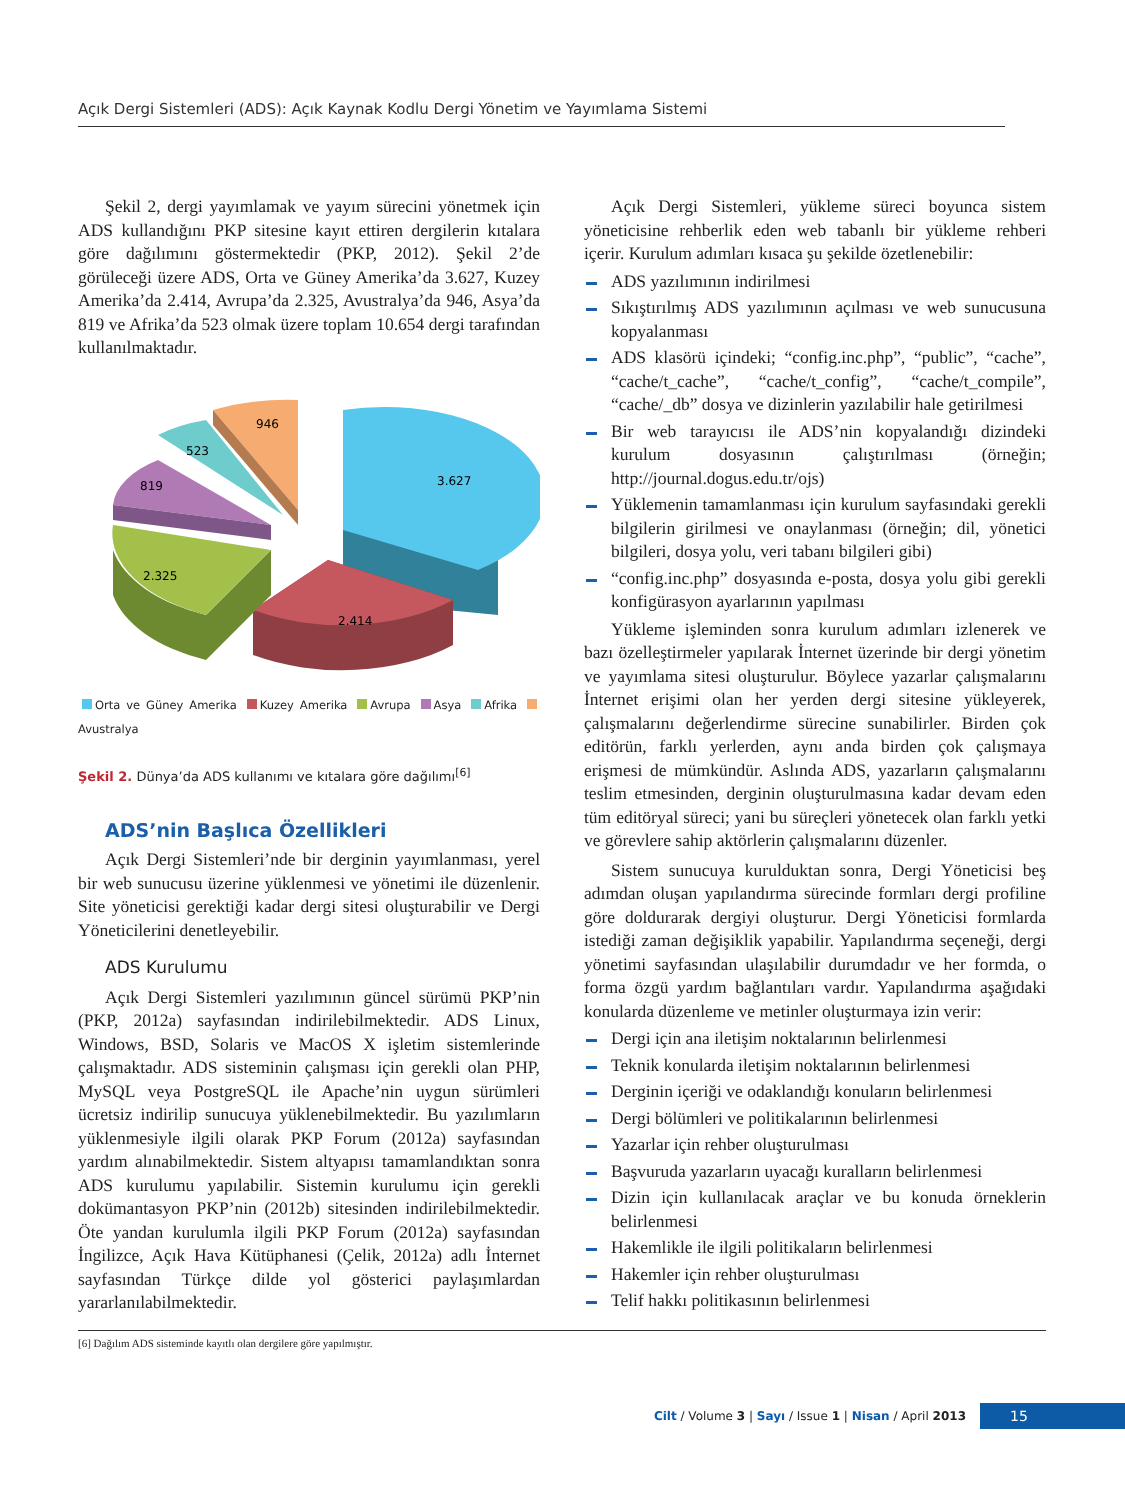Açık Dergi Sistemleri (ADS): Açık Kaynak Kodlu Dergi Yönetim ve Yayımlama Sistemi
Şekil 2, dergi yayımlamak ve yayım sürecini yönetmek için ADS kullandığını PKP sitesine kayıt ettiren dergilerin kıtalara göre dağılımını göstermektedir (PKP, 2012). Şekil 2’de görüleceği üzere ADS, Orta ve Güney Amerika’da 3.627, Kuzey Amerika’da 2.414, Avrupa’da 2.325, Avustralya’da 946, Asya’da 819 ve Afrika’da 523 olmak üzere toplam 10.654 dergi tarafından kullanılmaktadır.
3.627
2.414
2.325
819
523
946
Orta ve Güney Amerika Kuzey Amerika Avrupa Asya Afrika Avustralya
Şekil 2. Dünya’da ADS kullanımı ve kıtalara göre dağılımı<sup>[6]</sup>
ADS’nin Başlıca Özellikleri
Açık Dergi Sistemleri’nde bir derginin yayımlanması, yerel bir web sunucusu üzerine yüklenmesi ve yönetimi ile düzenlenir. Site yöneticisi gerektiği kadar dergi sitesi oluşturabilir ve Dergi Yöneticilerini denetleyebilir.
ADS Kurulumu
Açık Dergi Sistemleri yazılımının güncel sürümü PKP’nin (PKP, 2012a) sayfasından indirilebilmektedir. ADS Linux, Windows, BSD, Solaris ve MacOS X işletim sistemlerinde çalışmaktadır. ADS sisteminin çalışması için gerekli olan PHP, MySQL veya PostgreSQL ile Apache’nin uygun sürümleri ücretsiz indirilip sunucuya yüklenebilmektedir. Bu yazılımların yüklenmesiyle ilgili olarak PKP Forum (2012a) sayfasından yardım alınabilmektedir. Sistem altyapısı tamamlandıktan sonra ADS kurulumu yapılabilir. Sistemin kurulumu için gerekli dokümantasyon PKP’nin (2012b) sitesinden indirilebilmektedir. Öte yandan kurulumla ilgili PKP Forum (2012a) sayfasından İngilizce, Açık Hava Kütüphanesi (Çelik, 2012a) adlı İnternet sayfasından Türkçe dilde yol gösterici paylaşımlardan yararlanılabilmektedir.
Açık Dergi Sistemleri, yükleme süreci boyunca sistem yöneticisine rehberlik eden web tabanlı bir yükleme rehberi içerir. Kurulum adımları kısaca şu şekilde özetlenebilir:
ADS yazılımının indirilmesi
Sıkıştırılmış ADS yazılımının açılması ve web sunucusuna kopyalanması
ADS klasörü içindeki; “config.inc.php”, “public”, “cache”, “cache/t_cache”, “cache/t_config”, “cache/t_compile”, “cache/_db” dosya ve dizinlerin yazılabilir hale getirilmesi
Bir web tarayıcısı ile ADS’nin kopyalandığı dizindeki kurulum dosyasının çalıştırılması (örneğin; http://journal.dogus.edu.tr/ojs)
Yüklemenin tamamlanması için kurulum sayfasındaki gerekli bilgilerin girilmesi ve onaylanması (örneğin; dil, yönetici bilgileri, dosya yolu, veri tabanı bilgileri gibi)
“config.inc.php” dosyasında e-posta, dosya yolu gibi gerekli konfigürasyon ayarlarının yapılması
Yükleme işleminden sonra kurulum adımları izlenerek ve bazı özelleştirmeler yapılarak İnternet üzerinde bir dergi yönetim ve yayımlama sitesi oluşturulur. Böylece yazarlar çalışmalarını İnternet erişimi olan her yerden dergi sitesine yükleyerek, çalışmalarını değerlendirme sürecine sunabilirler. Birden çok editörün, farklı yerlerden, aynı anda birden çok çalışmaya erişmesi de mümkündür. Aslında ADS, yazarların çalışmalarını teslim etmesinden, derginin oluşturulmasına kadar devam eden tüm editöryal süreci; yani bu süreçleri yönetecek olan farklı yetki ve görevlere sahip aktörlerin çalışmalarını düzenler.
Sistem sunucuya kurulduktan sonra, Dergi Yöneticisi beş adımdan oluşan yapılandırma sürecinde formları dergi profiline göre doldurarak dergiyi oluşturur. Dergi Yöneticisi formlarda istediği zaman değişiklik yapabilir. Yapılandırma seçeneği, dergi yönetimi sayfasından ulaşılabilir durumdadır ve her formda, o forma özgü yardım bağlantıları vardır. Yapılandırma aşağıdaki konularda düzenleme ve metinler oluşturmaya izin verir:
Dergi için ana iletişim noktalarının belirlenmesi
Teknik konularda iletişim noktalarının belirlenmesi
Derginin içeriği ve odaklandığı konuların belirlenmesi
Dergi bölümleri ve politikalarının belirlenmesi
Yazarlar için rehber oluşturulması
Başvuruda yazarların uyacağı kuralların belirlenmesi
Dizin için kullanılacak araçlar ve bu konuda örneklerin belirlenmesi
Hakemlikle ile ilgili politikaların belirlenmesi
Hakemler için rehber oluşturulması
Telif hakkı politikasının belirlenmesi
[6] Dağılım ADS sisteminde kayıtlı olan dergilere göre yapılmıştır.
Cilt / Volume 3 | Sayı / Issue 1 | Nisan / April 2013 15